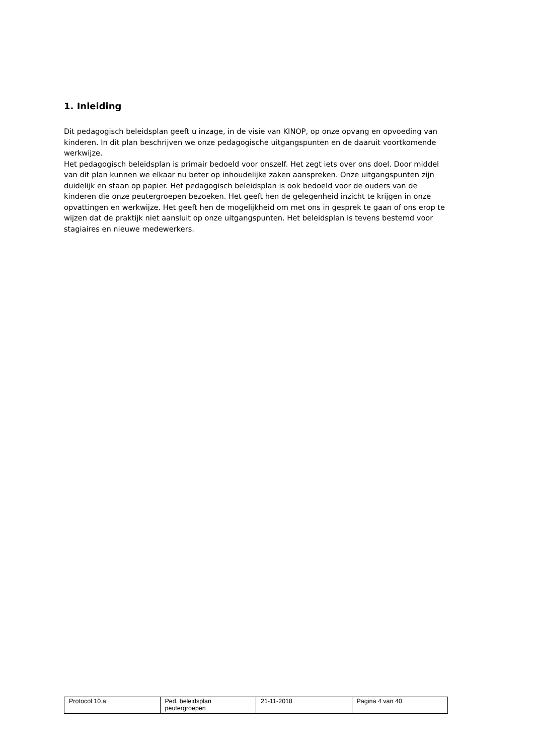1. Inleiding
Dit pedagogisch beleidsplan geeft u inzage, in de visie van KINOP, op onze opvang en opvoeding van kinderen. In dit plan beschrijven we onze pedagogische uitgangspunten en de daaruit voortkomende werkwijze.
Het pedagogisch beleidsplan is primair bedoeld voor onszelf. Het zegt iets over ons doel. Door middel van dit plan kunnen we elkaar nu beter op inhoudelijke zaken aanspreken. Onze uitgangspunten zijn duidelijk en staan op papier. Het pedagogisch beleidsplan is ook bedoeld voor de ouders van de kinderen die onze peutergroepen bezoeken. Het geeft hen de gelegenheid inzicht te krijgen in onze opvattingen en werkwijze. Het geeft hen de mogelijkheid om met ons in gesprek te gaan of ons erop te wijzen dat de praktijk niet aansluit op onze uitgangspunten. Het beleidsplan is tevens bestemd voor stagiaires en nieuwe medewerkers.
| Protocol 10.a | Ped. beleidsplan peutergroepen | 21-11-2018 | Pagina 4 van 40 |